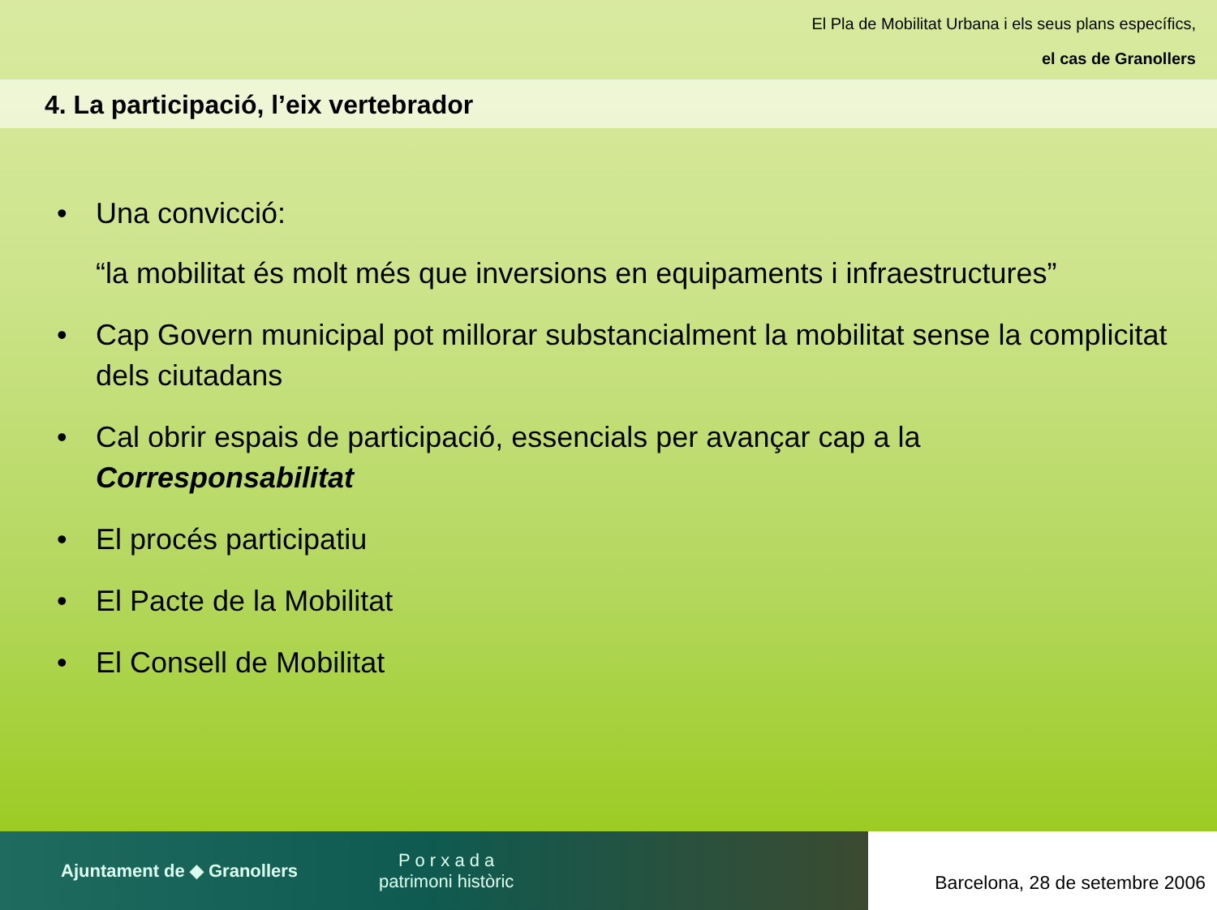El Pla de Mobilitat Urbana i els seus plans específics,
el cas de Granollers
4. La participació, l’eix vertebrador
• Una convicció:
“la mobilitat és molt més que inversions en equipaments i infraestructures”
• Cap Govern municipal pot millorar substancialment la mobilitat sense la complicitat dels ciutadans
• Cal obrir espais de participació, essencials per avançar cap a la Corresponsabilitat
• El procés participatiu
• El Pacte de la Mobilitat
• El Consell de Mobilitat
Ajuntament de ◆ Granollers P o r x a d a
patrimoni històric
Barcelona, 28 de setembre 2006